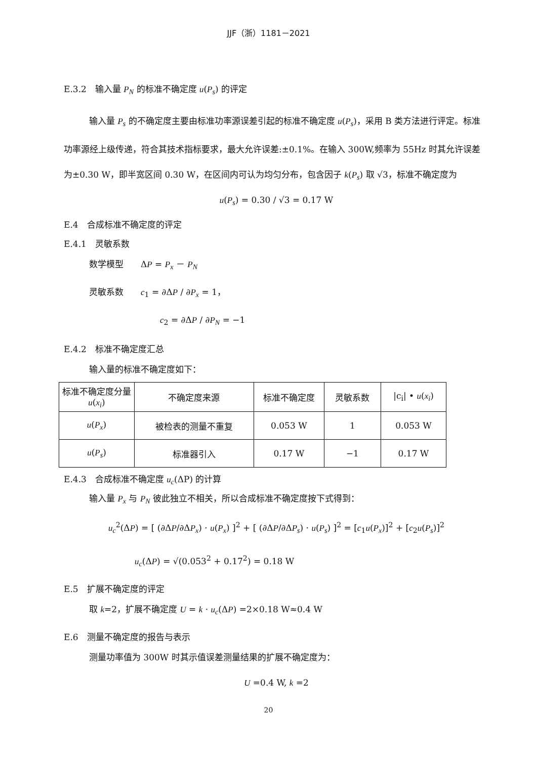JJF（浙）1181－2021
E.3.2　输入量 P<sub>N</sub> 的标准不确定度 u(P<sub>s</sub>) 的评定
输入量 P<sub>s</sub> 的不确定度主要由标准功率源误差引起的标准不确定度 u(P<sub>s</sub>)，采用 B 类方法进行评定。标准功率源经上级传递，符合其技术指标要求，最大允许误差:±0.1%。在输入 300W,频率为 55Hz 时其允许误差为±0.30 W，即半宽区间 0.30 W，在区间内可认为均匀分布，包含因子 k(P<sub>s</sub>) 取 √3，标准不确定度为
u(P<sub>s</sub>) = 0.30 / √3 = 0.17 W
E.4　合成标准不确定度的评定
E.4.1　灵敏系数
数学模型　　ΔP = P<sub>x</sub> － P<sub>N</sub>
灵敏系数　　c<sub>1</sub> = ∂ΔP / ∂P<sub>x</sub> = 1，
c<sub>2</sub> = ∂ΔP / ∂P<sub>N</sub> = −1
E.4.2　标准不确定度汇总
输入量的标准不确定度如下：
| 标准不确定度分量 u ( x<sub>i</sub> ) | 不确定度来源 | 标准不确定度 | 灵敏系数 | /c<sub>i</sub>/ • u ( x<sub>i</sub> ) |
| u ( P<sub>x</sub> ) | 被检表的测量不重复 | 0.053 W | 1 | 0.053 W |
| u ( P<sub>s</sub> ) | 标准器引入 | 0.17 W | −1 | 0.17 W |
E.4.3　合成标准不确定度 u<sub>c</sub>(ΔP) 的计算
输入量 P<sub>x</sub> 与 P<sub>N</sub> 彼此独立不相关，所以合成标准不确定度按下式得到：
u<sub>c</sub><sup>2</sup>(ΔP) = [ (∂ΔP/∂ΔP<sub>x</sub>) · u(P<sub>x</sub>) ]<sup>2</sup> + [ (∂ΔP/∂ΔP<sub>s</sub>) · u(P<sub>s</sub>) ]<sup>2</sup> = [c<sub>1</sub>u(P<sub>x</sub>)]<sup>2</sup> + [c<sub>2</sub>u(P<sub>s</sub>)]<sup>2</sup>
u<sub>c</sub>(ΔP) = √(0.053<sup>2</sup> + 0.17<sup>2</sup>) = 0.18 W
E.5　扩展不确定度的评定
取 k=2，扩展不确定度 U = k · u<sub>c</sub>(ΔP) =2×0.18 W≈0.4 W
E.6　测量不确定度的报告与表示
测量功率值为 300W 时其示值误差测量结果的扩展不确定度为：
U =0.4 W, k =2
20